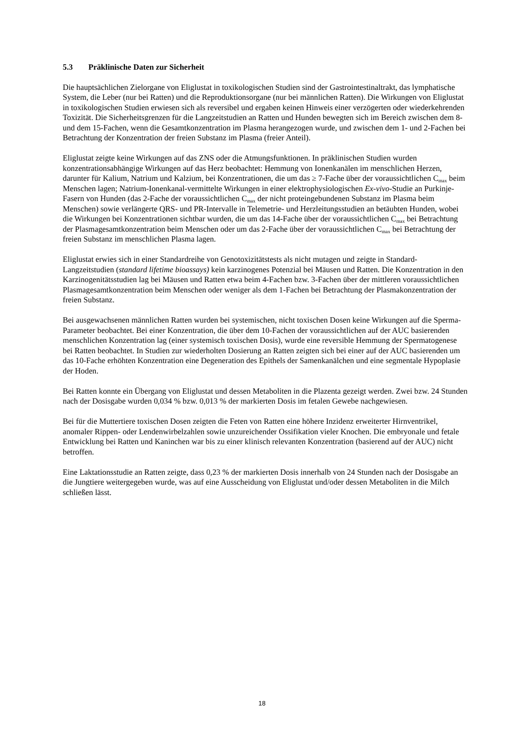5.3 Präklinische Daten zur Sicherheit
Die hauptsächlichen Zielorgane von Eliglustat in toxikologischen Studien sind der Gastrointestinaltrakt, das lymphatische System, die Leber (nur bei Ratten) und die Reproduktionsorgane (nur bei männlichen Ratten). Die Wirkungen von Eliglustat in toxikologischen Studien erwiesen sich als reversibel und ergaben keinen Hinweis einer verzögerten oder wiederkehrenden Toxizität. Die Sicherheitsgrenzen für die Langzeitstudien an Ratten und Hunden bewegten sich im Bereich zwischen dem 8- und dem 15-Fachen, wenn die Gesamtkonzentration im Plasma herangezogen wurde, und zwischen dem 1- und 2-Fachen bei Betrachtung der Konzentration der freien Substanz im Plasma (freier Anteil).
Eliglustat zeigte keine Wirkungen auf das ZNS oder die Atmungsfunktionen. In präklinischen Studien wurden konzentrationsabhängige Wirkungen auf das Herz beobachtet: Hemmung von Ionenkanälen im menschlichen Herzen, darunter für Kalium, Natrium und Kalzium, bei Konzentrationen, die um das ≥ 7-Fache über der voraussichtlichen C<sub>max</sub> beim Menschen lagen; Natrium-Ionenkanal-vermittelte Wirkungen in einer elektrophysiologischen Ex-vivo-Studie an Purkinje-Fasern von Hunden (das 2-Fache der voraussichtlichen C<sub>max</sub> der nicht proteingebundenen Substanz im Plasma beim Menschen) sowie verlängerte QRS- und PR-Intervalle in Telemetrie- und Herzleitungsstudien an betäubten Hunden, wobei die Wirkungen bei Konzentrationen sichtbar wurden, die um das 14-Fache über der voraussichtlichen C<sub>max</sub> bei Betrachtung der Plasmagesamtkonzentration beim Menschen oder um das 2-Fache über der voraussichtlichen C<sub>max</sub> bei Betrachtung der freien Substanz im menschlichen Plasma lagen.
Eliglustat erwies sich in einer Standardreihe von Genotoxizitätstests als nicht mutagen und zeigte in Standard-Langzeitstudien (standard lifetime bioassays) kein karzinogenes Potenzial bei Mäusen und Ratten. Die Konzentration in den Karzinogenitätsstudien lag bei Mäusen und Ratten etwa beim 4-Fachen bzw. 3-Fachen über der mittleren voraussichtlichen Plasmagesamtkonzentration beim Menschen oder weniger als dem 1-Fachen bei Betrachtung der Plasmakonzentration der freien Substanz.
Bei ausgewachsenen männlichen Ratten wurden bei systemischen, nicht toxischen Dosen keine Wirkungen auf die Sperma-Parameter beobachtet. Bei einer Konzentration, die über dem 10-Fachen der voraussichtlichen auf der AUC basierenden menschlichen Konzentration lag (einer systemisch toxischen Dosis), wurde eine reversible Hemmung der Spermatogenese bei Ratten beobachtet. In Studien zur wiederholten Dosierung an Ratten zeigten sich bei einer auf der AUC basierenden um das 10-Fache erhöhten Konzentration eine Degeneration des Epithels der Samenkanälchen und eine segmentale Hypoplasie der Hoden.
Bei Ratten konnte ein Übergang von Eliglustat und dessen Metaboliten in die Plazenta gezeigt werden. Zwei bzw. 24 Stunden nach der Dosisgabe wurden 0,034 % bzw. 0,013 % der markierten Dosis im fetalen Gewebe nachgewiesen.
Bei für die Muttertiere toxischen Dosen zeigten die Feten von Ratten eine höhere Inzidenz erweiterter Hirnventrikel, anomaler Rippen- oder Lendenwirbelzahlen sowie unzureichender Ossifikation vieler Knochen. Die embryonale und fetale Entwicklung bei Ratten und Kaninchen war bis zu einer klinisch relevanten Konzentration (basierend auf der AUC) nicht betroffen.
Eine Laktationsstudie an Ratten zeigte, dass 0,23 % der markierten Dosis innerhalb von 24 Stunden nach der Dosisgabe an die Jungtiere weitergegeben wurde, was auf eine Ausscheidung von Eliglustat und/oder dessen Metaboliten in die Milch schließen lässt.
18